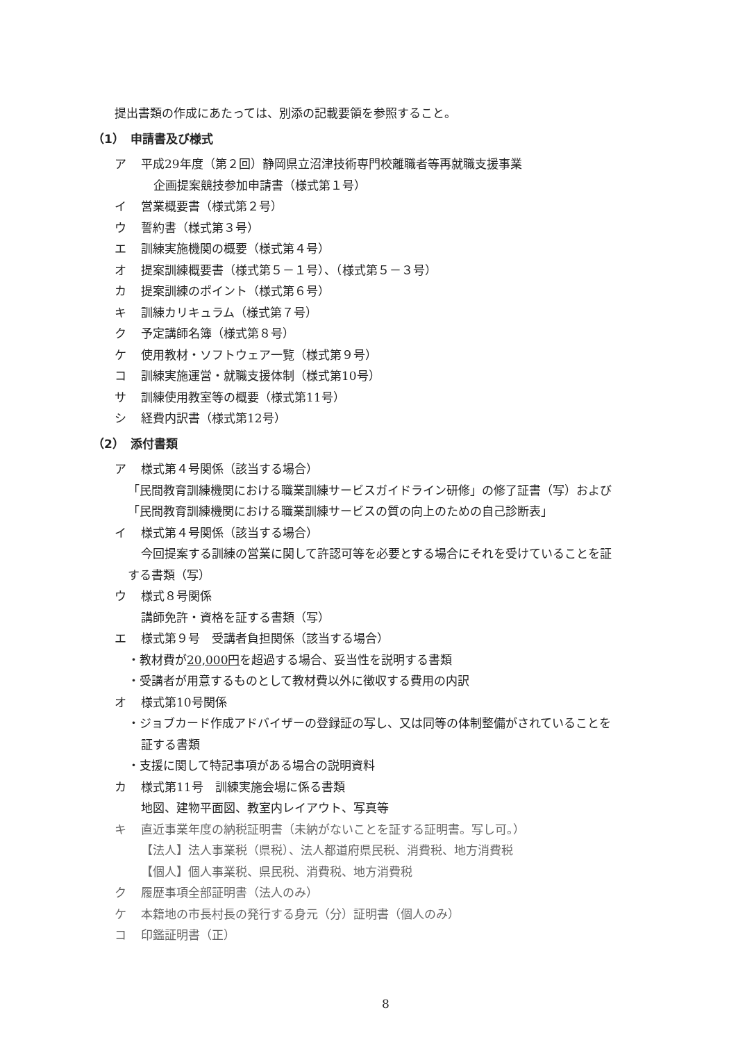提出書類の作成にあたっては、別添の記載要領を参照すること。
（1）　申請書及び様式
ア 平成29年度（第２回）静岡県立沼津技術専門校離職者等再就職支援事業
企画提案競技参加申請書（様式第１号）
イ 営業概要書（様式第２号）
ウ 誓約書（様式第３号）
エ 訓練実施機関の概要（様式第４号）
オ 提案訓練概要書（様式第５－１号）、（様式第５－３号）
カ 提案訓練のポイント（様式第６号）
キ 訓練カリキュラム（様式第７号）
ク 予定講師名簿（様式第８号）
ケ 使用教材・ソフトウェア一覧（様式第９号）
コ 訓練実施運営・就職支援体制（様式第10号）
サ 訓練使用教室等の概要（様式第11号）
シ 経費内訳書（様式第12号）
（2）　添付書類
ア 様式第４号関係（該当する場合）
「民間教育訓練機関における職業訓練サービスガイドライン研修」の修了証書（写）および
「民間教育訓練機関における職業訓練サービスの質の向上のための自己診断表」
イ 様式第４号関係（該当する場合）
今回提案する訓練の営業に関して許認可等を必要とする場合にそれを受けていることを証
する書類（写）
ウ 様式８号関係
講師免許・資格を証する書類（写）
エ 様式第９号　受講者負担関係（該当する場合）
・教材費が20,000円を超過する場合、妥当性を説明する書類
・受講者が用意するものとして教材費以外に徴収する費用の内訳
オ 様式第10号関係
・ジョブカード作成アドバイザーの登録証の写し、又は同等の体制整備がされていることを
証する書類
・支援に関して特記事項がある場合の説明資料
カ 様式第11号　訓練実施会場に係る書類
地図、建物平面図、教室内レイアウト、写真等
キ 直近事業年度の納税証明書（未納がないことを証する証明書。写し可。）
【法人】法人事業税（県税）、法人都道府県民税、消費税、地方消費税
【個人】個人事業税、県民税、消費税、地方消費税
ク 履歴事項全部証明書（法人のみ）
ケ 本籍地の市長村長の発行する身元（分）証明書（個人のみ）
コ 印鑑証明書（正）
8